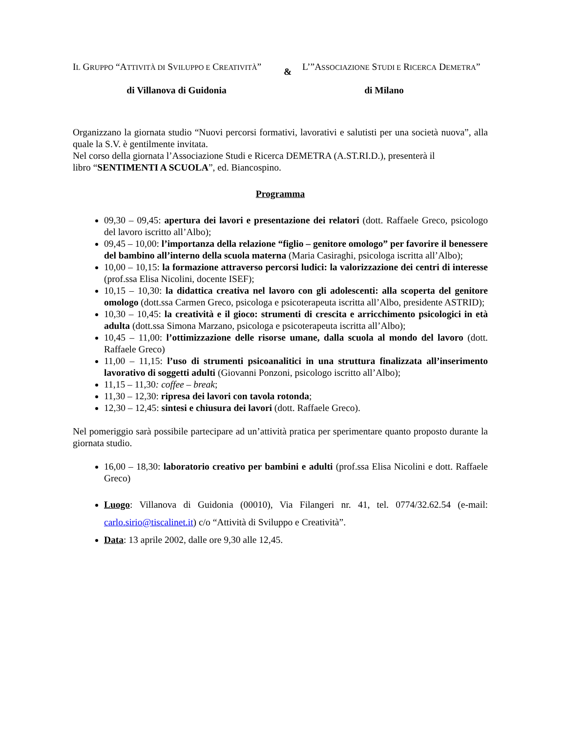IL GRUPPO “ATTIVITÀ DI SVILUPPO E CREATIVITÀ”
&
L’”ASSOCIAZIONE STUDI E RICERCA DEMETRA”
di Villanova di Guidonia di Milano
Organizzano la giornata studio “Nuovi percorsi formativi, lavorativi e salutisti per una società nuova”, alla quale la S.V. è gentilmente invitata.
Nel corso della giornata l’Associazione Studi e Ricerca DEMETRA (A.ST.RI.D.), presenterà il
libro “SENTIMENTI A SCUOLA”, ed. Biancospino.
Programma
09,30 – 09,45: apertura dei lavori e presentazione dei relatori (dott. Raffaele Greco, psicologo del lavoro iscritto all’Albo);
09,45 – 10,00: l’importanza della relazione “figlio – genitore omologo” per favorire il benessere del bambino all’interno della scuola materna (Maria Casiraghi, psicologa iscritta all’Albo);
10,00 – 10,15: la formazione attraverso percorsi ludici: la valorizzazione dei centri di interesse (prof.ssa Elisa Nicolini, docente ISEF);
10,15 – 10,30: la didattica creativa nel lavoro con gli adolescenti: alla scoperta del genitore omologo (dott.ssa Carmen Greco, psicologa e psicoterapeuta iscritta all’Albo, presidente ASTRID);
10,30 – 10,45: la creatività e il gioco: strumenti di crescita e arricchimento psicologici in età adulta (dott.ssa Simona Marzano, psicologa e psicoterapeuta iscritta all’Albo);
10,45 – 11,00: l’ottimizzazione delle risorse umane, dalla scuola al mondo del lavoro (dott. Raffaele Greco)
11,00 – 11,15: l’uso di strumenti psicoanalitici in una struttura finalizzata all’inserimento lavorativo di soggetti adulti (Giovanni Ponzoni, psicologo iscritto all’Albo);
11,15 – 11,30: coffee – break;
11,30 – 12,30: ripresa dei lavori con tavola rotonda;
12,30 – 12,45: sintesi e chiusura dei lavori (dott. Raffaele Greco).
Nel pomeriggio sarà possibile partecipare ad un’attività pratica per sperimentare quanto proposto durante la giornata studio.
16,00 – 18,30: laboratorio creativo per bambini e adulti (prof.ssa Elisa Nicolini e dott. Raffaele Greco)
Luogo: Villanova di Guidonia (00010), Via Filangeri nr. 41, tel. 0774/32.62.54 (e-mail: carlo.sirio@tiscalinet.it) c/o “Attività di Sviluppo e Creatività”.
Data: 13 aprile 2002, dalle ore 9,30 alle 12,45.